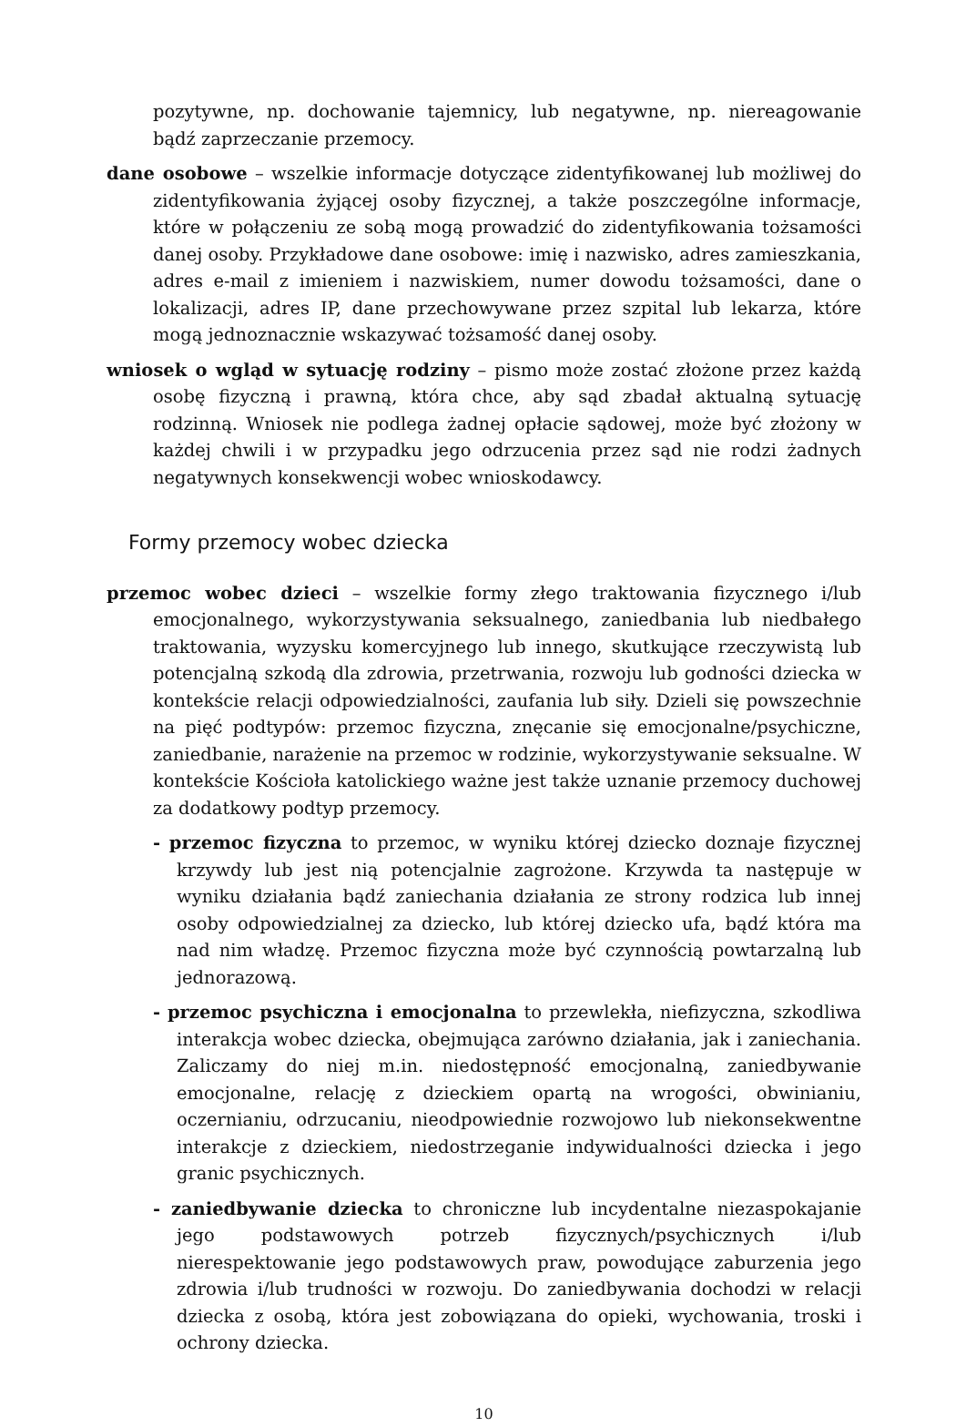pozytywne, np. dochowanie tajemnicy, lub negatywne, np. niereagowanie bądź zaprzeczanie przemocy.
dane osobowe – wszelkie informacje dotyczące zidentyfikowanej lub możliwej do zidentyfikowania żyjącej osoby fizycznej, a także poszczególne informacje, które w połączeniu ze sobą mogą prowadzić do zidentyfikowania tożsamości danej osoby. Przykładowe dane osobowe: imię i nazwisko, adres zamieszkania, adres e-mail z imieniem i nazwiskiem, numer dowodu tożsamości, dane o lokalizacji, adres IP, dane przechowywane przez szpital lub lekarza, które mogą jednoznacznie wskazywać tożsamość danej osoby.
wniosek o wgląd w sytuację rodziny – pismo może zostać złożone przez każdą osobę fizyczną i prawną, która chce, aby sąd zbadał aktualną sytuację rodzinną. Wniosek nie podlega żadnej opłacie sądowej, może być złożony w każdej chwili i w przypadku jego odrzucenia przez sąd nie rodzi żadnych negatywnych konsekwencji wobec wnioskodawcy.
Formy przemocy wobec dziecka
przemoc wobec dzieci – wszelkie formy złego traktowania fizycznego i/lub emocjonalnego, wykorzystywania seksualnego, zaniedbania lub niedbałego traktowania, wyzysku komercyjnego lub innego, skutkujące rzeczywistą lub potencjalną szkodą dla zdrowia, przetrwania, rozwoju lub godności dziecka w kontekście relacji odpowiedzialności, zaufania lub siły. Dzieli się powszechnie na pięć podtypów: przemoc fizyczna, znęcanie się emocjonalne/psychiczne, zaniedbanie, narażenie na przemoc w rodzinie, wykorzystywanie seksualne. W kontekście Kościoła katolickiego ważne jest także uznanie przemocy duchowej za dodatkowy podtyp przemocy.
- przemoc fizyczna to przemoc, w wyniku której dziecko doznaje fizycznej krzywdy lub jest nią potencjalnie zagrożone. Krzywda ta następuje w wyniku działania bądź zaniechania działania ze strony rodzica lub innej osoby odpowiedzialnej za dziecko, lub której dziecko ufa, bądź która ma nad nim władzę. Przemoc fizyczna może być czynnością powtarzalną lub jednorazową.
- przemoc psychiczna i emocjonalna to przewlekła, niefizyczna, szkodliwa interakcja wobec dziecka, obejmująca zarówno działania, jak i zaniechania. Zaliczamy do niej m.in. niedostępność emocjonalną, zaniedbywanie emocjonalne, relację z dzieckiem opartą na wrogości, obwinianiu, oczernianiu, odrzucaniu, nieodpowiednie rozwojowo lub niekonsekwentne interakcje z dzieckiem, niedostrzeganie indywidualności dziecka i jego granic psychicznych.
- zaniedbywanie dziecka to chroniczne lub incydentalne niezaspokajanie jego podstawowych potrzeb fizycznych/psychicznych i/lub nierespektowanie jego podstawowych praw, powodujące zaburzenia jego zdrowia i/lub trudności w rozwoju. Do zaniedbywania dochodzi w relacji dziecka z osobą, która jest zobowiązana do opieki, wychowania, troski i ochrony dziecka.
10